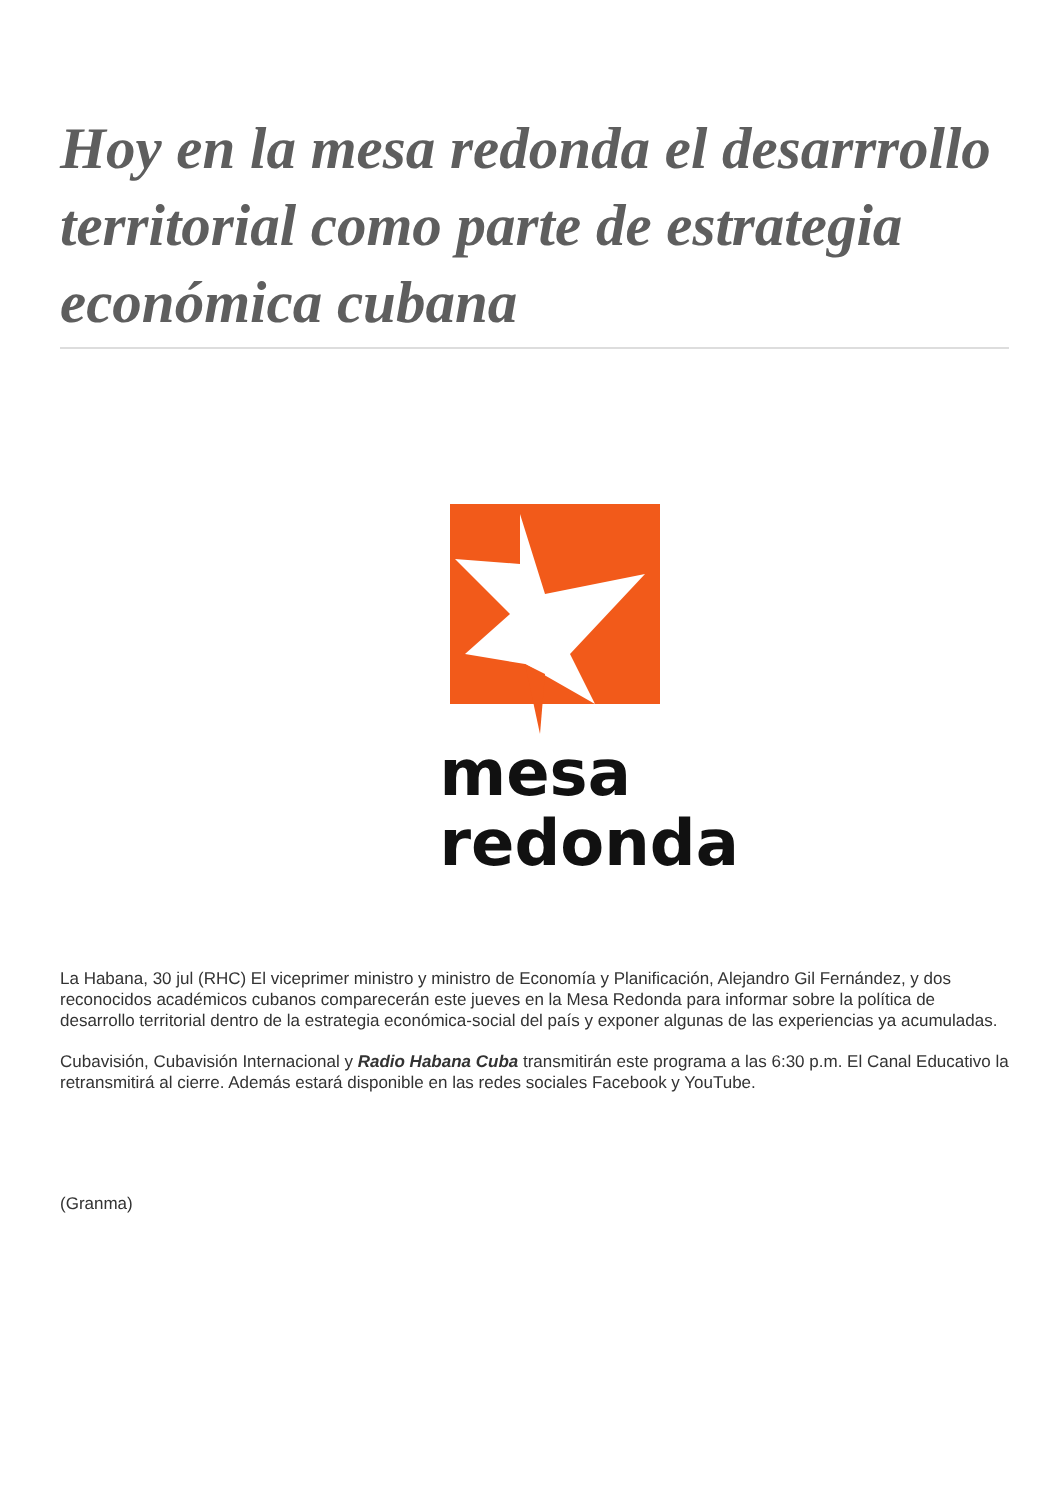Hoy en la mesa redonda el desarrrollo territorial como parte de estrategia económica cubana
mesa
redonda
La Habana, 30 jul (RHC) El viceprimer ministro y ministro de Economía y Planificación, Alejandro Gil Fernández, y dos reconocidos académicos cubanos comparecerán este jueves en la Mesa Redonda para informar sobre la política de desarrollo territorial dentro de la estrategia económica-social del país y exponer algunas de las experiencias ya acumuladas.
Cubavisión, Cubavisión Internacional y Radio Habana Cuba transmitirán este programa a las 6:30 p.m. El Canal Educativo la retransmitirá al cierre. Además estará disponible en las redes sociales Facebook y YouTube.
(Granma)